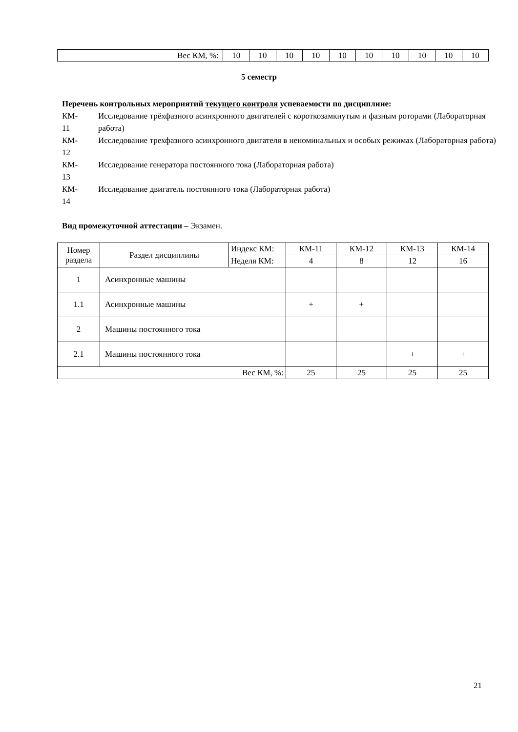| Вес КМ, %: | 10 | 10 | 10 | 10 | 10 | 10 | 10 | 10 | 10 | 10 |
5 семестр
Перечень контрольных мероприятий текущего контроля успеваемости по дисциплине:
КМ-
11
Исследование трёхфазного асинхронного двигателей с короткозамкнутым и фазным роторами (Лабораторная работа)
КМ-
12
Исследование трехфазного асинхронного двигателя в неноминальных и особых режимах (Лабораторная работа)
КМ-
13
Исследование генератора постоянного тока (Лабораторная работа)
КМ-
14
Исследование двигатель постоянного тока (Лабораторная работа)
Вид промежуточной аттестации – Экзамен.
| Номер раздела | Раздел дисциплины | Индекс КМ: | КМ-11 | КМ-12 | КМ-13 | КМ-14 |
| | | Неделя КМ: | 4 | 8 | 12 | 16 |
| 1 | Асинхронные машины | | | | | |
| 1.1 | Асинхронные машины | | + | + | | |
| 2 | Машины постоянного тока | | | | | |
| 2.1 | Машины постоянного тока | | | | + | + |
| Вес КМ, %: | | | 25 | 25 | 25 | 25 |
21